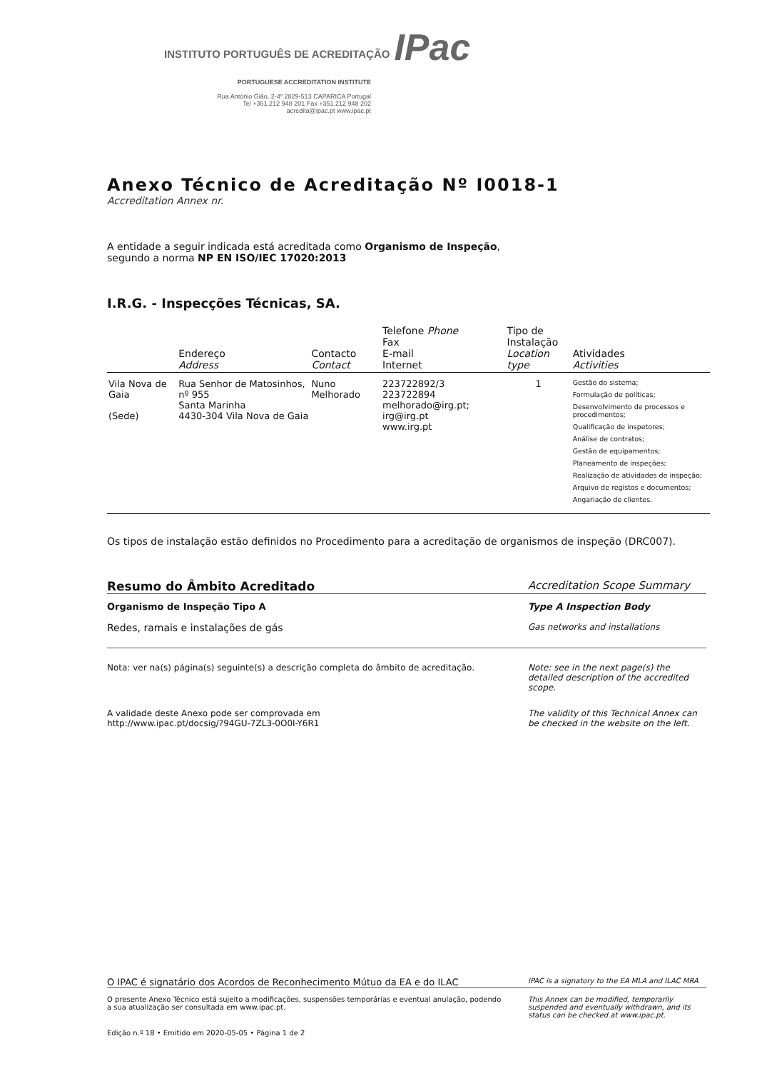INSTITUTO PORTUGUÊS DE ACREDITAÇÃO IPac
PORTUGUESE ACCREDITATION INSTITUTE
Rua António Gião, 2-4º 2829-513 CAPARICA Portugal
Tel +351.212 948 201 Fax +351.212 948 202
acredita@ipac.pt www.ipac.pt
Anexo Técnico de Acreditação Nº I0018-1
Accreditation Annex nr.
A entidade a seguir indicada está acreditada como Organismo de Inspeção,
segundo a norma NP EN ISO/IEC 17020:2013
I.R.G. - Inspecções Técnicas, SA.
| | Endereço Address | Contacto Contact | Telefone Phone Fax E-mail Internet | Tipo de Instalação Location type | Atividades Activities |
| --- | --- | --- | --- | --- | --- |
| Vila Nova de Gaia (Sede) | Rua Senhor de Matosinhos, nº 955 Santa Marinha 4430-304 Vila Nova de Gaia | Nuno Melhorado | 223722892/3 223722894 melhorado@irg.pt; irg@irg.pt www.irg.pt | 1 | Gestão do sistema; Formulação de políticas; Desenvolvimento de processos e procedimentos; Qualificação de inspetores; Análise de contratos; Gestão de equipamentos; Planeamento de inspeções; Realização de atividades de inspeção; Arquivo de registos e documentos; Angariação de clientes. |
Os tipos de instalação estão definidos no Procedimento para a acreditação de organismos de inspeção (DRC007).
Resumo do Âmbito Acreditado Accreditation Scope Summary
Organismo de Inspeção Tipo A Type A Inspection Body
Redes, ramais e instalações de gás Gas networks and installations
Nota: ver na(s) página(s) seguinte(s) a descrição completa do âmbito de acreditação. Note: see in the next page(s) the detailed description of the accredited scope.
A validade deste Anexo pode ser comprovada em
http://www.ipac.pt/docsig/?94GU-7ZL3-0O0I-Y6R1 The validity of this Technical Annex can be checked in the website on the left.
O IPAC é signatário dos Acordos de Reconhecimento Mútuo da EA e do ILAC IPAC is a signatory to the EA MLA and ILAC MRA
O presente Anexo Técnico está sujeito a modificações, suspensões temporárias e eventual anulação, podendo a sua atualização ser consultada em www.ipac.pt. This Annex can be modified, temporarily suspended and eventually withdrawn, and its status can be checked at www.ipac.pt.
Edição n.º 18 • Emitido em 2020-05-05 • Página 1 de 2